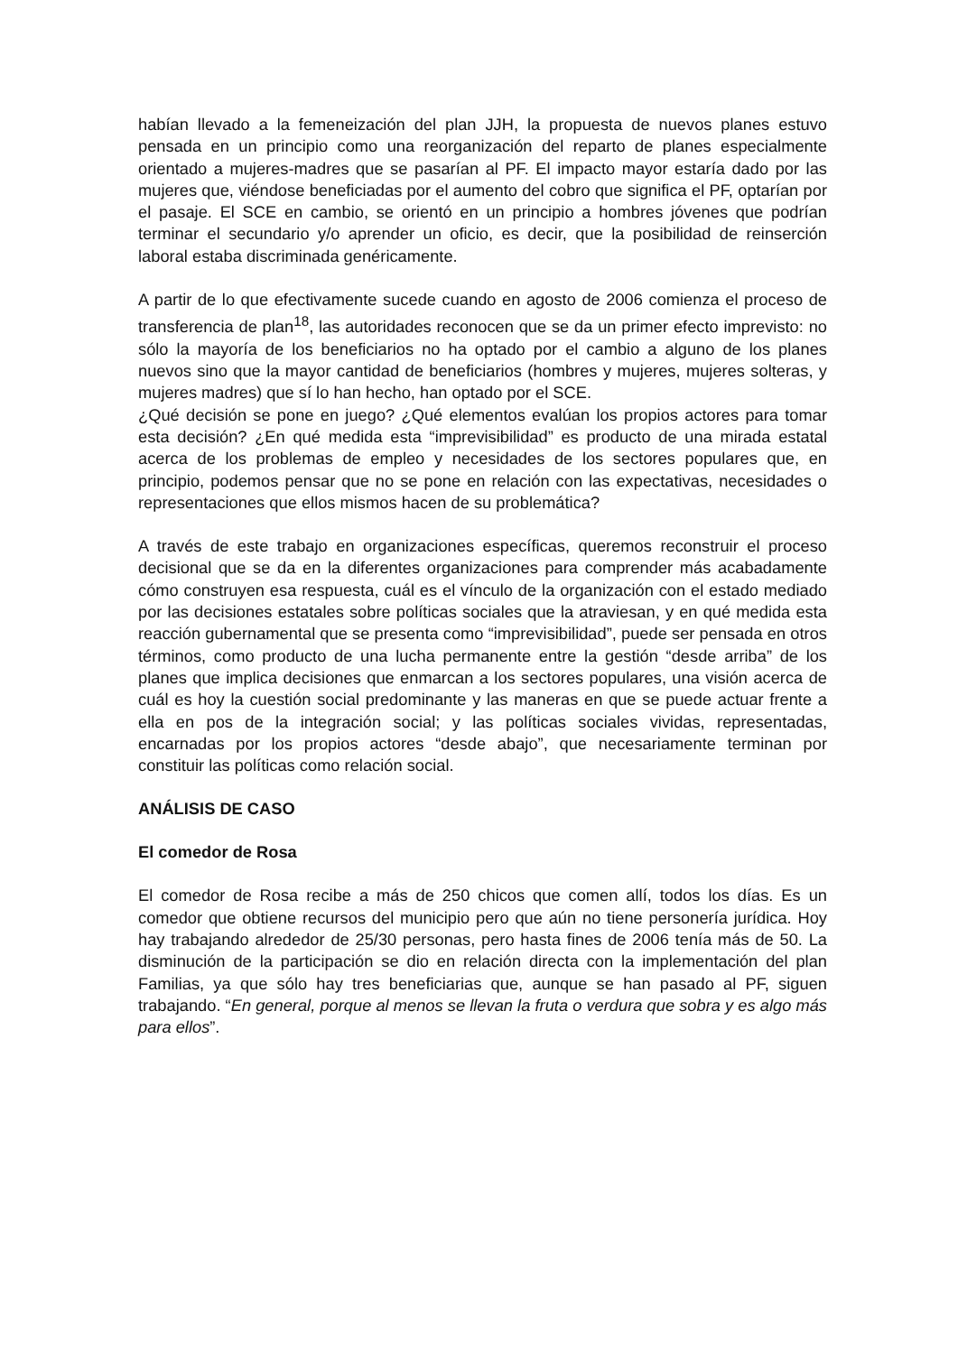habían llevado a la femeneización del plan JJH, la propuesta de nuevos planes estuvo pensada en un principio como una reorganización del reparto de planes especialmente orientado a mujeres-madres que se pasarían al PF. El impacto mayor estaría dado por las mujeres que, viéndose beneficiadas por el aumento del cobro que significa el PF, optarían por el pasaje. El SCE en cambio, se orientó en un principio a hombres jóvenes que podrían terminar el secundario y/o aprender un oficio, es decir, que la posibilidad de reinserción laboral estaba discriminada genéricamente.
A partir de lo que efectivamente sucede cuando en agosto de 2006 comienza el proceso de transferencia de plan<sup>18</sup>, las autoridades reconocen que se da un primer efecto imprevisto: no sólo la mayoría de los beneficiarios no ha optado por el cambio a alguno de los planes nuevos sino que la mayor cantidad de beneficiarios (hombres y mujeres, mujeres solteras, y mujeres madres) que sí lo han hecho, han optado por el SCE.
¿Qué decisión se pone en juego? ¿Qué elementos evalúan los propios actores para tomar esta decisión? ¿En qué medida esta “imprevisibilidad” es producto de una mirada estatal acerca de los problemas de empleo y necesidades de los sectores populares que, en principio, podemos pensar que no se pone en relación con las expectativas, necesidades o representaciones que ellos mismos hacen de su problemática?
A través de este trabajo en organizaciones específicas, queremos reconstruir el proceso decisional que se da en la diferentes organizaciones para comprender más acabadamente cómo construyen esa respuesta, cuál es el vínculo de la organización con el estado mediado por las decisiones estatales sobre políticas sociales que la atraviesan, y en qué medida esta reacción gubernamental que se presenta como “imprevisibilidad”, puede ser pensada en otros términos, como producto de una lucha permanente entre la gestión “desde arriba” de los planes que implica decisiones que enmarcan a los sectores populares, una visión acerca de cuál es hoy la cuestión social predominante y las maneras en que se puede actuar frente a ella en pos de la integración social; y las políticas sociales vividas, representadas, encarnadas por los propios actores “desde abajo”, que necesariamente terminan por constituir las políticas como relación social.
ANÁLISIS DE CASO
El comedor de Rosa
El comedor de Rosa recibe a más de 250 chicos que comen allí, todos los días. Es un comedor que obtiene recursos del municipio pero que aún no tiene personería jurídica. Hoy hay trabajando alrededor de 25/30 personas, pero hasta fines de 2006 tenía más de 50. La disminución de la participación se dio en relación directa con la implementación del plan Familias, ya que sólo hay tres beneficiarias que, aunque se han pasado al PF, siguen trabajando. “En general, porque al menos se llevan la fruta o verdura que sobra y es algo más para ellos”.